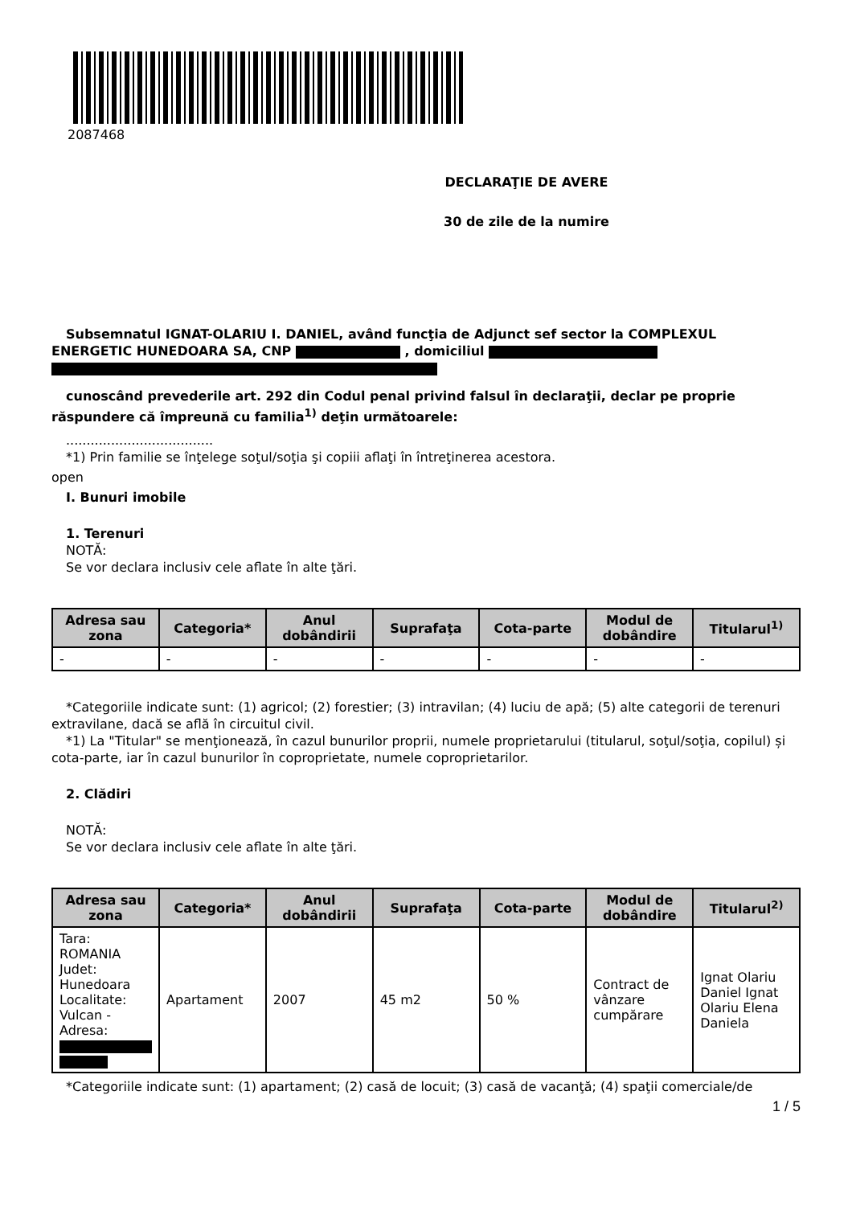2087468
DECLARAŢIE DE AVERE
30 de zile de la numire
Subsemnatul IGNAT-OLARIU I. DANIEL, având funcţia de Adjunct sef sector la COMPLEXUL ENERGETIC HUNEDOARA SA, CNP , domiciliul
cunoscând prevederile art. 292 din Codul penal privind falsul în declaraţii, declar pe proprie răspundere că împreună cu familia<sup>1)</sup> deţin următoarele:
....................................
*1) Prin familie se înţelege soţul/soţia şi copiii aflaţi în întreţinerea acestora.
open
I. Bunuri imobile
1. Terenuri
NOTĂ:
Se vor declara inclusiv cele aflate în alte ţări.
| Adresa sau zona | Categoria* | Anul dobândirii | Suprafaţa | Cota-parte | Modul de dobândire | Titularul<sup>1)</sup> |
| --- | --- | --- | --- | --- | --- | --- |
| - | - | - | - | - | - | - |
*Categoriile indicate sunt: (1) agricol; (2) forestier; (3) intravilan; (4) luciu de apă; (5) alte categorii de terenuri extravilane, dacă se află în circuitul civil.
*1) La "Titular" se menţionează, în cazul bunurilor proprii, numele proprietarului (titularul, soţul/soţia, copilul) și cota-parte, iar în cazul bunurilor în coproprietate, numele coproprietarilor.
2. Clădiri
NOTĂ:
Se vor declara inclusiv cele aflate în alte ţări.
| Adresa sau zona | Categoria* | Anul dobândirii | Suprafaţa | Cota-parte | Modul de dobândire | Titularul<sup>2)</sup> |
| --- | --- | --- | --- | --- | --- | --- |
| Tara: ROMANIA Judet: Hunedoara Localitate: Vulcan - Adresa: | Apartament | 2007 | 45 m2 | 50 % | Contract de vânzare cumpărare | Ignat Olariu Daniel Ignat Olariu Elena Daniela |
*Categoriile indicate sunt: (1) apartament; (2) casă de locuit; (3) casă de vacanţă; (4) spaţii comerciale/de
1 / 5